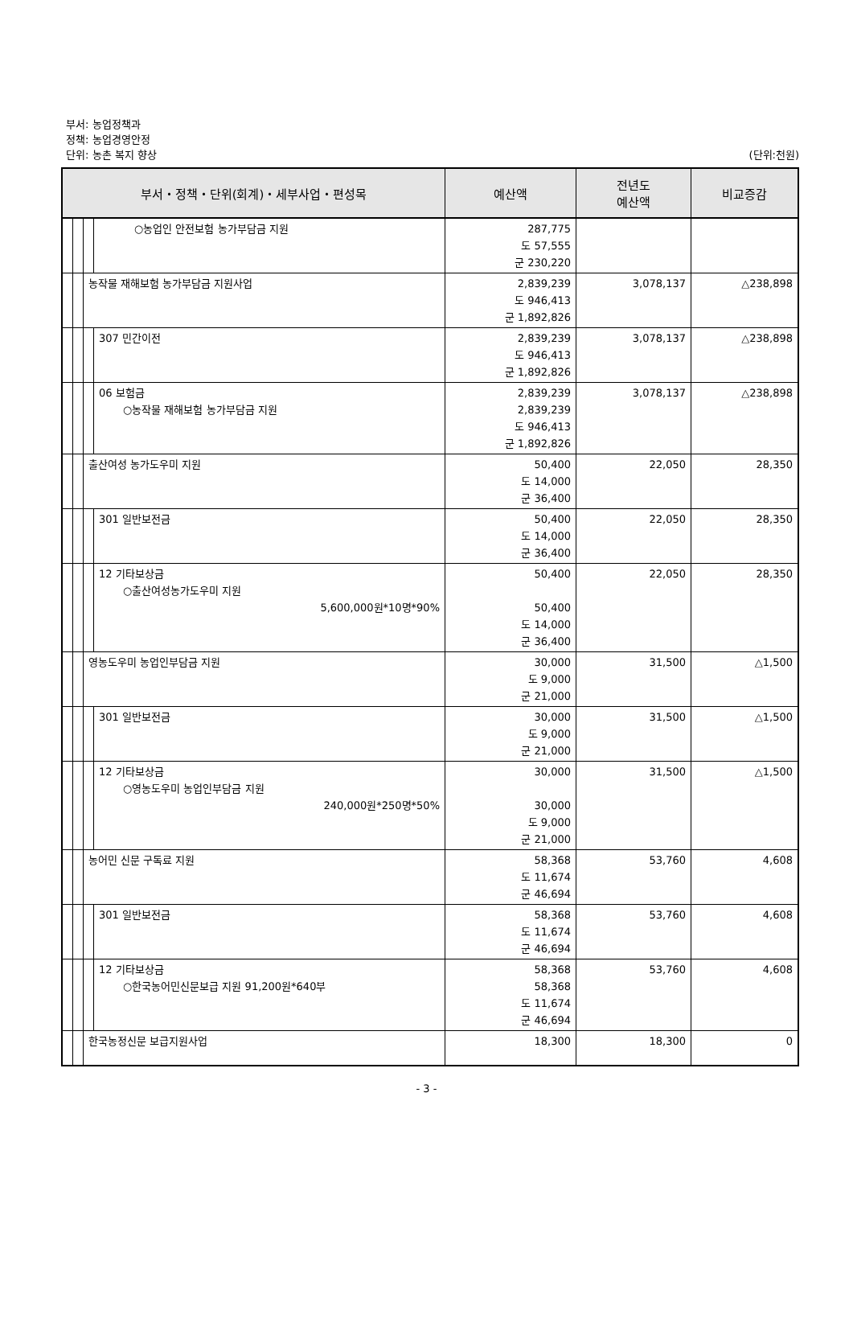부서: 농업정책과
정책: 농업경영안정
단위: 농촌 복지 향상
(단위:천원)
| 부서・정책・단위(회계)・세부사업・편성목 | | | | 예산액 | 전년도 예산액 | 비교증감 |
| --- | --- | --- | --- | --- | --- | --- |
| | | | ○농업인 안전보험 농가부담금 지원 | 287,775 도 57,555 군 230,220 | | |
| | | 농작물 재해보험 농가부담금 지원사업 | | 2,839,239 도 946,413 군 1,892,826 | 3,078,137 | △238,898 |
| | | | 307 민간이전 | 2,839,239 도 946,413 군 1,892,826 | 3,078,137 | △238,898 |
| | | | 06 보험금 ○농작물 재해보험 농가부담금 지원 | 2,839,239 2,839,239 도 946,413 군 1,892,826 | 3,078,137 | △238,898 |
| | | 출산여성 농가도우미 지원 | | 50,400 도 14,000 군 36,400 | 22,050 | 28,350 |
| | | | 301 일반보전금 | 50,400 도 14,000 군 36,400 | 22,050 | 28,350 |
| | | | 12 기타보상금 ○출산여성농가도우미 지원 5,600,000원*10명*90% | 50,400 50,400 도 14,000 군 36,400 | 22,050 | 28,350 |
| | | 영농도우미 농업인부담금 지원 | | 30,000 도 9,000 군 21,000 | 31,500 | △1,500 |
| | | | 301 일반보전금 | 30,000 도 9,000 군 21,000 | 31,500 | △1,500 |
| | | | 12 기타보상금 ○영농도우미 농업인부담금 지원 240,000원*250명*50% | 30,000 30,000 도 9,000 군 21,000 | 31,500 | △1,500 |
| | | 농어민 신문 구독료 지원 | | 58,368 도 11,674 군 46,694 | 53,760 | 4,608 |
| | | | 301 일반보전금 | 58,368 도 11,674 군 46,694 | 53,760 | 4,608 |
| | | | 12 기타보상금 ○한국농어민신문보급 지원 91,200원*640부 | 58,368 58,368 도 11,674 군 46,694 | 53,760 | 4,608 |
| | | 한국농정신문 보급지원사업 | | 18,300 | 18,300 | 0 |
- 3 -